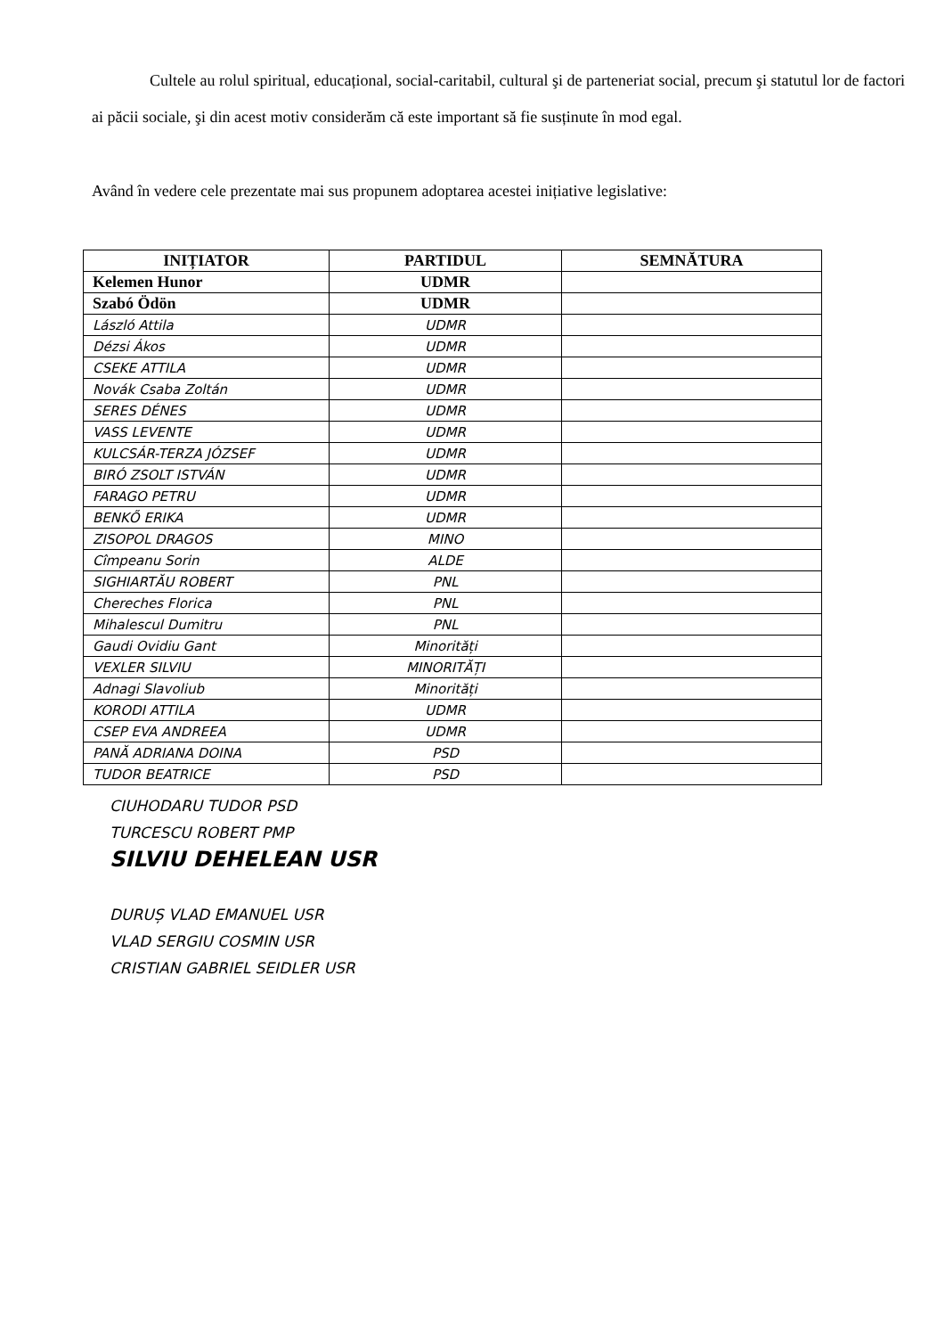Cultele au rolul spiritual, educațional, social-caritabil, cultural şi de parteneriat social, precum şi statutul lor de factori ai păcii sociale, şi din acest motiv considerăm că este important să fie susținute în mod egal.
Având în vedere cele prezentate mai sus propunem adoptarea acestei inițiative legislative:
| INIȚIATOR | PARTIDUL | SEMNĂTURA |
| --- | --- | --- |
| Kelemen Hunor | UDMR | |
| Szabó Ödön | UDMR | |
| László Attila | UDMR | |
| Dézsi Ákos | UDMR | |
| CSEKE ATTILA | UDMR | |
| Novák Csaba Zoltán | UDMR | |
| SERES DÉNES | UDMR | |
| VASS LEVENTE | UDMR | |
| KULCSÁR-TERZA JÓZSEF | UDMR | |
| BIRÓ ZSOLT ISTVÁN | UDMR | |
| FARAGO PETRU | UDMR | |
| BENKŐ ERIKA | UDMR | |
| ZISOPOL DRAGOS | MINO | |
| Cîmpeanu Sorin | ALDE | |
| SIGHIARTĂU ROBERT | PNL | |
| Chereches Florica | PNL | |
| Mihalescul Dumitru | PNL | |
| Gaudi Ovidiu Gant | Minorități | |
| VEXLER SILVIU | MINORITĂȚI | |
| Adnagi Slavoliub | Minorități | |
| KORODI ATTILA | UDMR | |
| CSEP EVA ANDREEA | UDMR | |
| PANĂ ADRIANA DOINA | PSD | |
| TUDOR BEATRICE | PSD | |
CIUHODARU TUDOR PSD
TURCESCU ROBERT PMP
SILVIU DEHELEAN USR
DURUȘ VLAD EMANUEL USR
VLAD SERGIU COSMIN USR
CRISTIAN GABRIEL SEIDLER USR